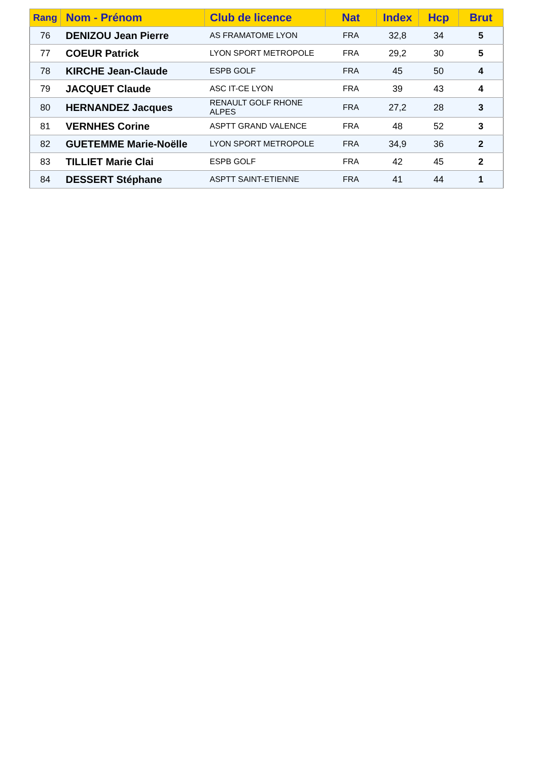| Rang | Nom - Prénom | Club de licence | Nat | Index | Hcp | Brut |
| --- | --- | --- | --- | --- | --- | --- |
| 76 | DENIZOU Jean Pierre | AS FRAMATOME LYON | FRA | 32,8 | 34 | 5 |
| 77 | COEUR Patrick | LYON SPORT METROPOLE | FRA | 29,2 | 30 | 5 |
| 78 | KIRCHE Jean-Claude | ESPB GOLF | FRA | 45 | 50 | 4 |
| 79 | JACQUET Claude | ASC IT-CE LYON | FRA | 39 | 43 | 4 |
| 80 | HERNANDEZ Jacques | RENAULT GOLF RHONE ALPES | FRA | 27,2 | 28 | 3 |
| 81 | VERNHES Corine | ASPTT GRAND VALENCE | FRA | 48 | 52 | 3 |
| 82 | GUETEMME Marie-Noëlle | LYON SPORT METROPOLE | FRA | 34,9 | 36 | 2 |
| 83 | TILLIET Marie Clai | ESPB GOLF | FRA | 42 | 45 | 2 |
| 84 | DESSERT Stéphane | ASPTT SAINT-ETIENNE | FRA | 41 | 44 | 1 |